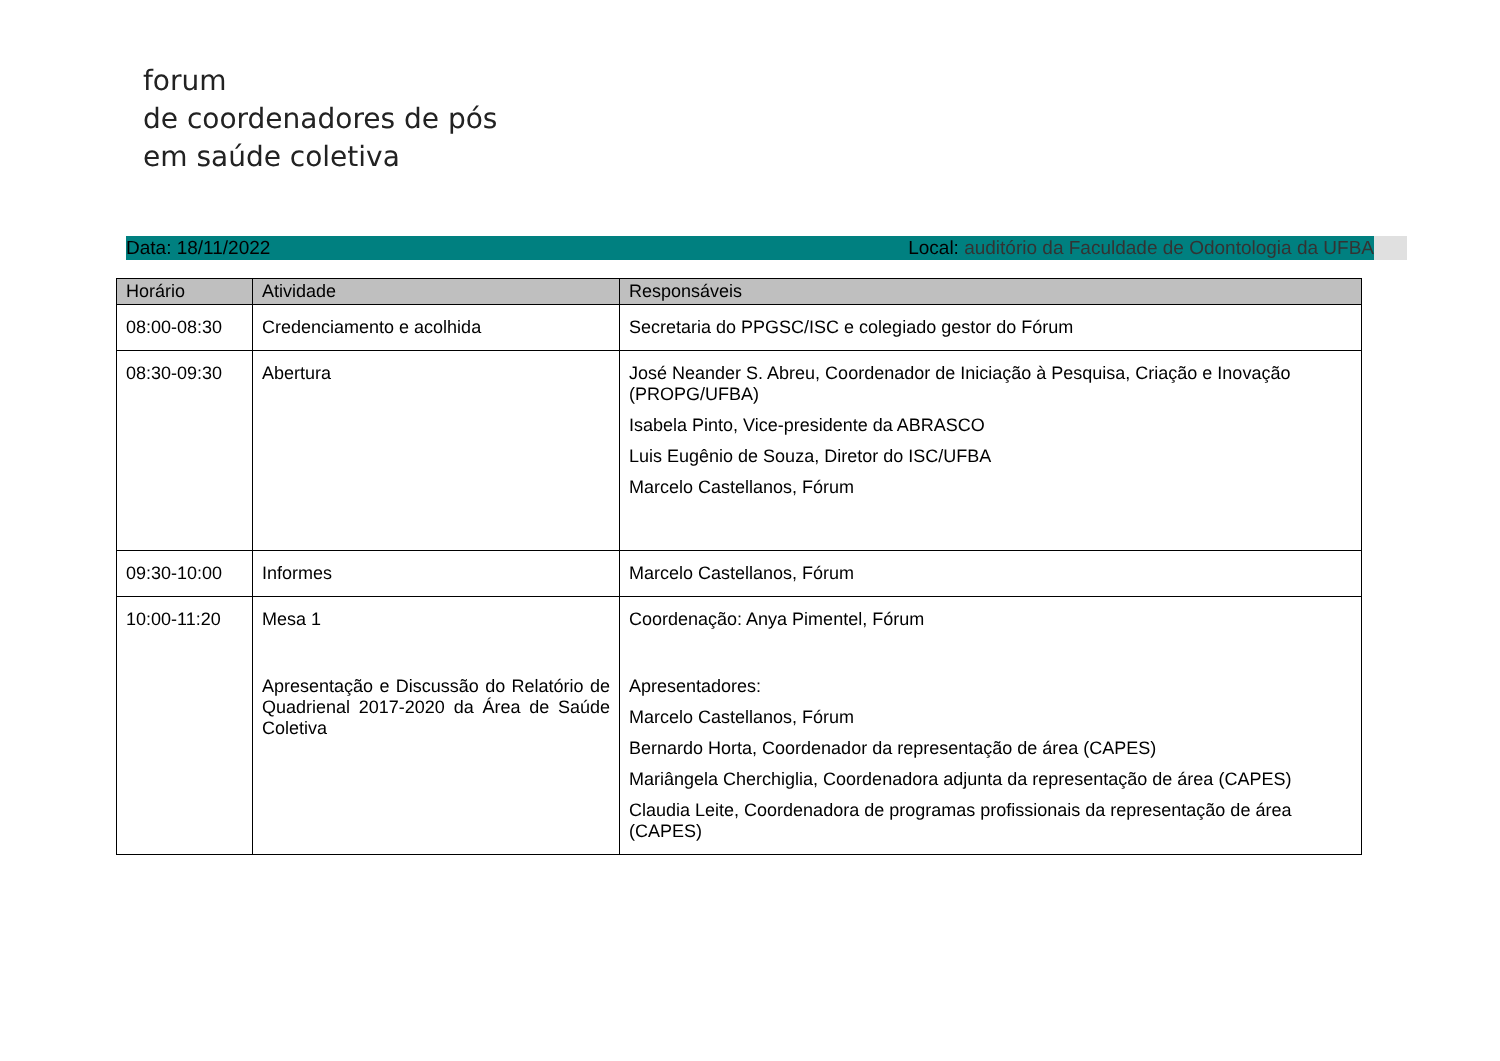forum
de coordenadores de pós
em saúde coletiva
Data: 18/11/2022 Local: auditório da Faculdade de Odontologia da UFBA
| Horário | Atividade | Responsáveis |
| --- | --- | --- |
| 08:00-08:30 | Credenciamento e acolhida | Secretaria do PPGSC/ISC e colegiado gestor do Fórum |
| 08:30-09:30 | Abertura | José Neander S. Abreu, Coordenador de Iniciação à Pesquisa, Criação e Inovação (PROPG/UFBA) Isabela Pinto, Vice-presidente da ABRASCO Luis Eugênio de Souza, Diretor do ISC/UFBA Marcelo Castellanos, Fórum |
| 09:30-10:00 | Informes | Marcelo Castellanos, Fórum |
| 10:00-11:20 | Mesa 1 Apresentação e Discussão do Relatório de Quadrienal 2017-2020 da Área de Saúde Coletiva | Coordenação: Anya Pimentel, Fórum Apresentadores: Marcelo Castellanos, Fórum Bernardo Horta, Coordenador da representação de área (CAPES) Mariângela Cherchiglia, Coordenadora adjunta da representação de área (CAPES) Claudia Leite, Coordenadora de programas profissionais da representação de área (CAPES) |